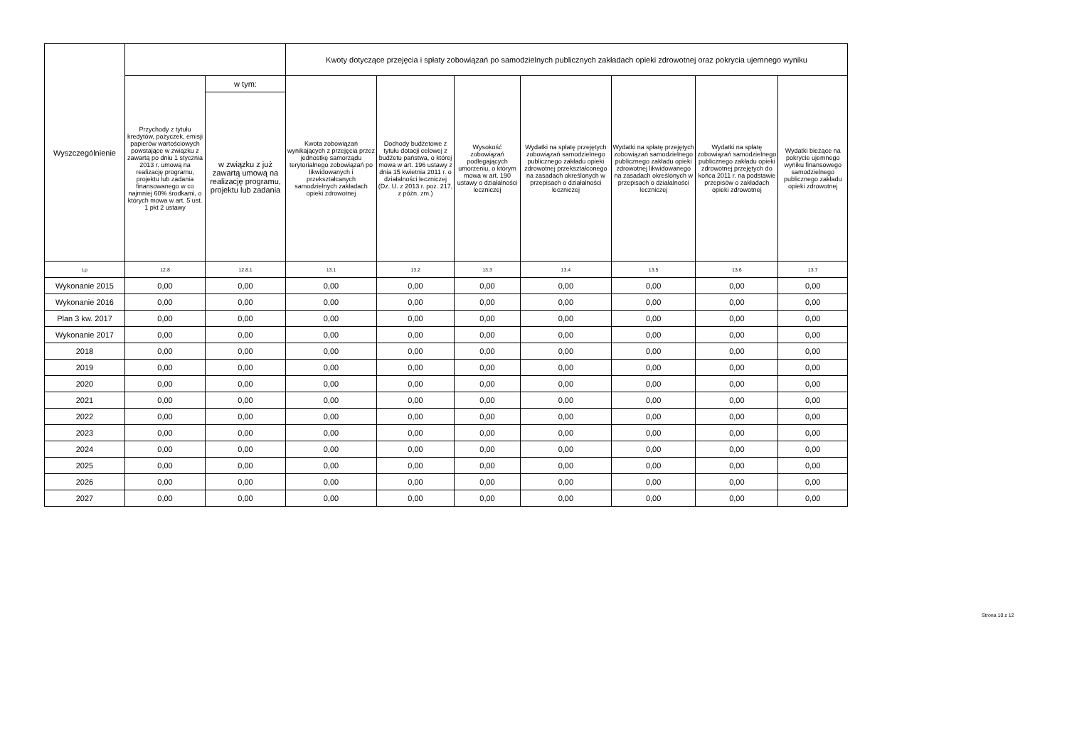| Wyszczególnienie | | | Kwoty dotyczące przejęcia i spłaty zobowiązań po samodzielnych publicznych zakładach opieki zdrowotnej oraz pokrycia ujemnego wyniku | | | | | | |
| --- | --- | --- | --- | --- | --- | --- | --- | --- | --- |
| | Przychody z tytułu kredytów, pożyczek, emisji papierów wartościowych powstające w związku z zawartą po dniu 1 stycznia 2013 r. umową na realizację programu, projektu lub zadania finansowanego w co najmniej 60% środkami, o których mowa w art. 5 ust. 1 pkt 2 ustawy | w tym: | Kwota zobowiązań wynikających z przejęcia przez jednostkę samorządu terytorialnego zobowiązań po likwidowanych i przekształcanych samodzielnych zakładach opieki zdrowotnej | Dochody budżetowe z tytułu dotacji celowej z budżetu państwa, o której mowa w art. 196 ustawy z dnia 15 kwietnia 2011 r. o działalności leczniczej (Dz. U. z 2013 r. poz. 217, z późn. zm.) | Wysokość zobowiązań podlegających umorzeniu, o którym mowa w art. 190 ustawy o działalności leczniczej | Wydatki na spłatę przejętych zobowiązań samodzielnego publicznego zakładu opieki zdrowotnej przekształconego na zasadach określonych w przepisach o działalności leczniczej | Wydatki na spłatę przejętych zobowiązań samodzielnego publicznego zakładu opieki zdrowotnej likwidowanego na zasadach określonych w przepisach o działalności leczniczej | Wydatki na spłatę zobowiązań samodzielnego publicznego zakładu opieki zdrowotnej przejętych do końca 2011 r. na podstawie przepisów o zakładach opieki zdrowotnej | Wydatki bieżące na pokrycie ujemnego wyniku finansowego samodzielnego publicznego zakładu opieki zdrowotnej |
| | | w związku z już zawartą umową na realizację programu, projektu lub zadania | | | | | | | |
| Lp | 12.8 | 12.8.1 | 13.1 | 13.2 | 13.3 | 13.4 | 13.5 | 13.6 | 13.7 |
| Wykonanie 2015 | 0,00 | 0,00 | 0,00 | 0,00 | 0,00 | 0,00 | 0,00 | 0,00 | 0,00 |
| Wykonanie 2016 | 0,00 | 0,00 | 0,00 | 0,00 | 0,00 | 0,00 | 0,00 | 0,00 | 0,00 |
| Plan 3 kw. 2017 | 0,00 | 0,00 | 0,00 | 0,00 | 0,00 | 0,00 | 0,00 | 0,00 | 0,00 |
| Wykonanie 2017 | 0,00 | 0,00 | 0,00 | 0,00 | 0,00 | 0,00 | 0,00 | 0,00 | 0,00 |
| 2018 | 0,00 | 0,00 | 0,00 | 0,00 | 0,00 | 0,00 | 0,00 | 0,00 | 0,00 |
| 2019 | 0,00 | 0,00 | 0,00 | 0,00 | 0,00 | 0,00 | 0,00 | 0,00 | 0,00 |
| 2020 | 0,00 | 0,00 | 0,00 | 0,00 | 0,00 | 0,00 | 0,00 | 0,00 | 0,00 |
| 2021 | 0,00 | 0,00 | 0,00 | 0,00 | 0,00 | 0,00 | 0,00 | 0,00 | 0,00 |
| 2022 | 0,00 | 0,00 | 0,00 | 0,00 | 0,00 | 0,00 | 0,00 | 0,00 | 0,00 |
| 2023 | 0,00 | 0,00 | 0,00 | 0,00 | 0,00 | 0,00 | 0,00 | 0,00 | 0,00 |
| 2024 | 0,00 | 0,00 | 0,00 | 0,00 | 0,00 | 0,00 | 0,00 | 0,00 | 0,00 |
| 2025 | 0,00 | 0,00 | 0,00 | 0,00 | 0,00 | 0,00 | 0,00 | 0,00 | 0,00 |
| 2026 | 0,00 | 0,00 | 0,00 | 0,00 | 0,00 | 0,00 | 0,00 | 0,00 | 0,00 |
| 2027 | 0,00 | 0,00 | 0,00 | 0,00 | 0,00 | 0,00 | 0,00 | 0,00 | 0,00 |
Strona 10 z 12